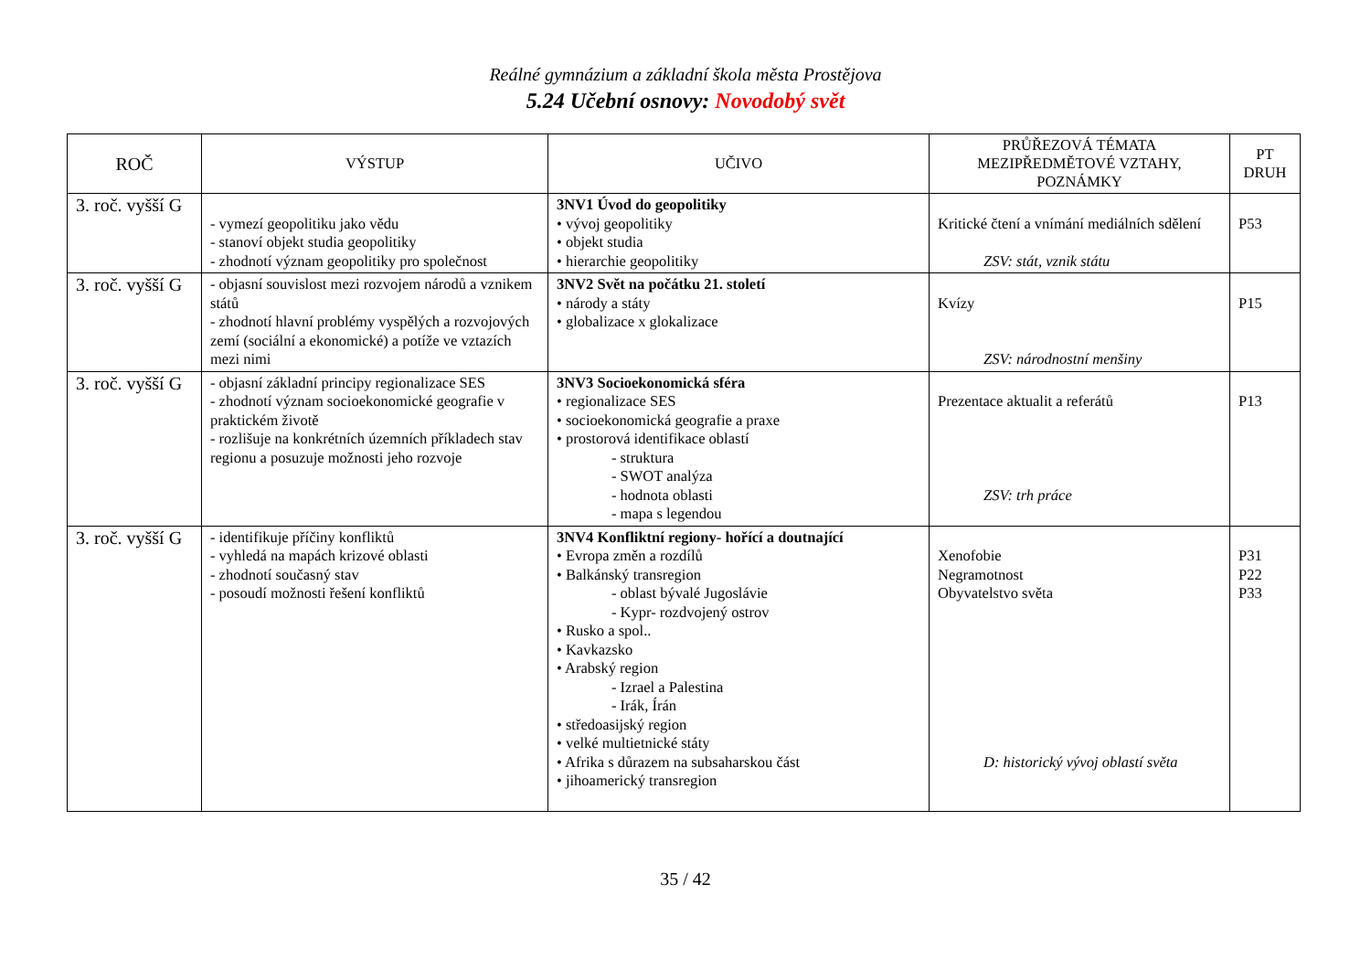Reálné gymnázium a základní škola města Prostějova
5.24 Učební osnovy: Novodobý svět
| ROČ | VÝSTUP | UČIVO | PRŮŘEZOVÁ TÉMATA MEZIPŘEDMĚTOVÉ VZTAHY, POZNÁMKY | PT DRUH |
| --- | --- | --- | --- | --- |
| 3. roč. vyšší G | - vymezí geopolitiku jako vědu - stanoví objekt studia geopolitiky - zhodnotí význam geopolitiky pro společnost | 3NV1 Úvod do geopolitiky • vývoj geopolitiky • objekt studia • hierarchie geopolitiky | Kritické čtení a vnímání mediálních sdělení ZSV: stát, vznik státu | P53 |
| 3. roč. vyšší G | - objasní souvislost mezi rozvojem národů a vznikem států - zhodnotí hlavní problémy vyspělých a rozvojových zemí (sociální a ekonomické) a potíže ve vztazích mezi nimi | 3NV2 Svět na počátku 21. století • národy a státy • globalizace x glokalizace | Kvízy ZSV: národnostní menšiny | P15 |
| 3. roč. vyšší G | - objasní základní principy regionalizace SES - zhodnotí význam socioekonomické geografie v praktickém životě - rozlišuje na konkrétních územních příkladech stav regionu a posuzuje možnosti jeho rozvoje | 3NV3 Socioekonomická sféra • regionalizace SES • socioekonomická geografie a praxe • prostorová identifikace oblastí - struktura - SWOT analýza - hodnota oblasti - mapa s legendou | Prezentace aktualit a referátů ZSV: trh práce | P13 |
| 3. roč. vyšší G | - identifikuje příčiny konfliktů - vyhledá na mapách krizové oblasti - zhodnotí současný stav - posoudí možnosti řešení konfliktů | 3NV4 Konfliktní regiony- hořící a doutnající • Evropa změn a rozdílů • Balkánský transregion - oblast bývalé Jugoslávie - Kypr- rozdvojený ostrov • Rusko a spol.. • Kavkazsko • Arabský region - Izrael a Palestina - Irák, Írán • středoasijský region • velké multietnické státy • Afrika s důrazem na subsaharskou část • jihoamerický transregion | Xenofobie Negramotnost Obyvatelstvo světa D: historický vývoj oblastí světa | P31 P22 P33 |
35 / 42